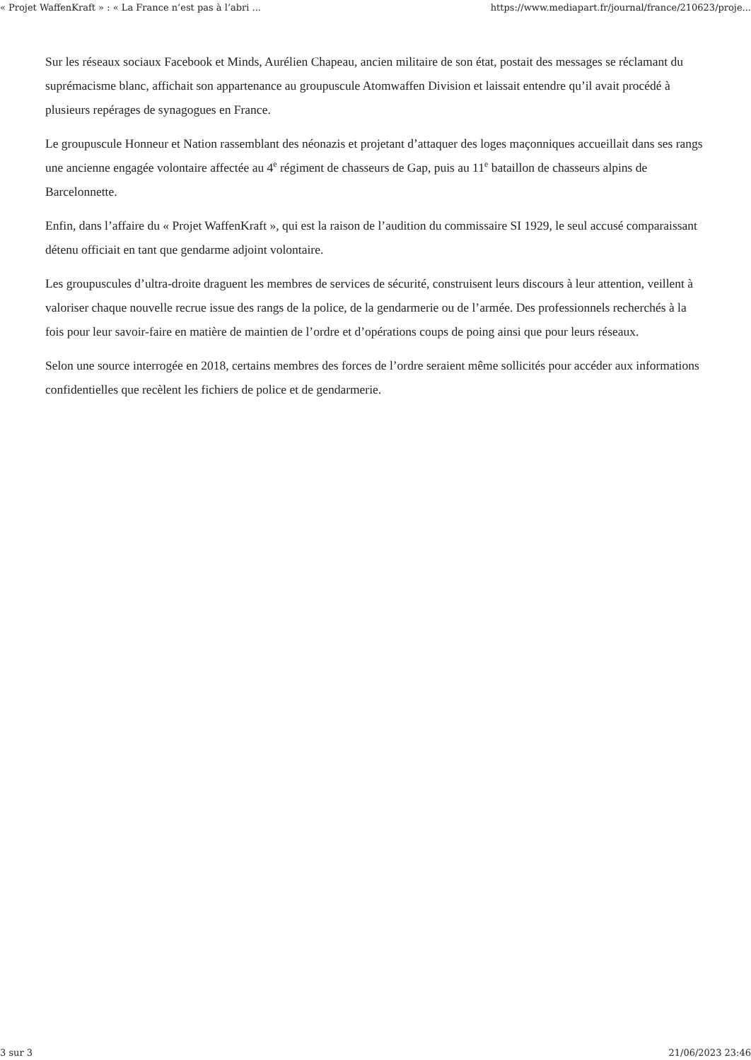« Projet WaffenKraft » : « La France n’est pas à l’abri ... https://www.mediapart.fr/journal/france/210623/proje...
Sur les réseaux sociaux Facebook et Minds, Aurélien Chapeau, ancien militaire de son état, postait des messages se réclamant du suprémacisme blanc, affichait son appartenance au groupuscule Atomwaffen Division et laissait entendre qu’il avait procédé à plusieurs repérages de synagogues en France.
Le groupuscule Honneur et Nation rassemblant des néonazis et projetant d’attaquer des loges maçonniques accueillait dans ses rangs une ancienne engagée volontaire affectée au 4<sup>e</sup> régiment de chasseurs de Gap, puis au 11<sup>e</sup> bataillon de chasseurs alpins de Barcelonnette.
Enfin, dans l’affaire du « Projet WaffenKraft », qui est la raison de l’audition du commissaire SI 1929, le seul accusé comparaissant détenu officiait en tant que gendarme adjoint volontaire.
Les groupuscules d’ultra-droite draguent les membres de services de sécurité, construisent leurs discours à leur attention, veillent à valoriser chaque nouvelle recrue issue des rangs de la police, de la gendarmerie ou de l’armée. Des professionnels recherchés à la fois pour leur savoir-faire en matière de maintien de l’ordre et d’opérations coups de poing ainsi que pour leurs réseaux.
Selon une source interrogée en 2018, certains membres des forces de l’ordre seraient même sollicités pour accéder aux informations confidentielles que recèlent les fichiers de police et de gendarmerie.
3 sur 3 21/06/2023 23:46